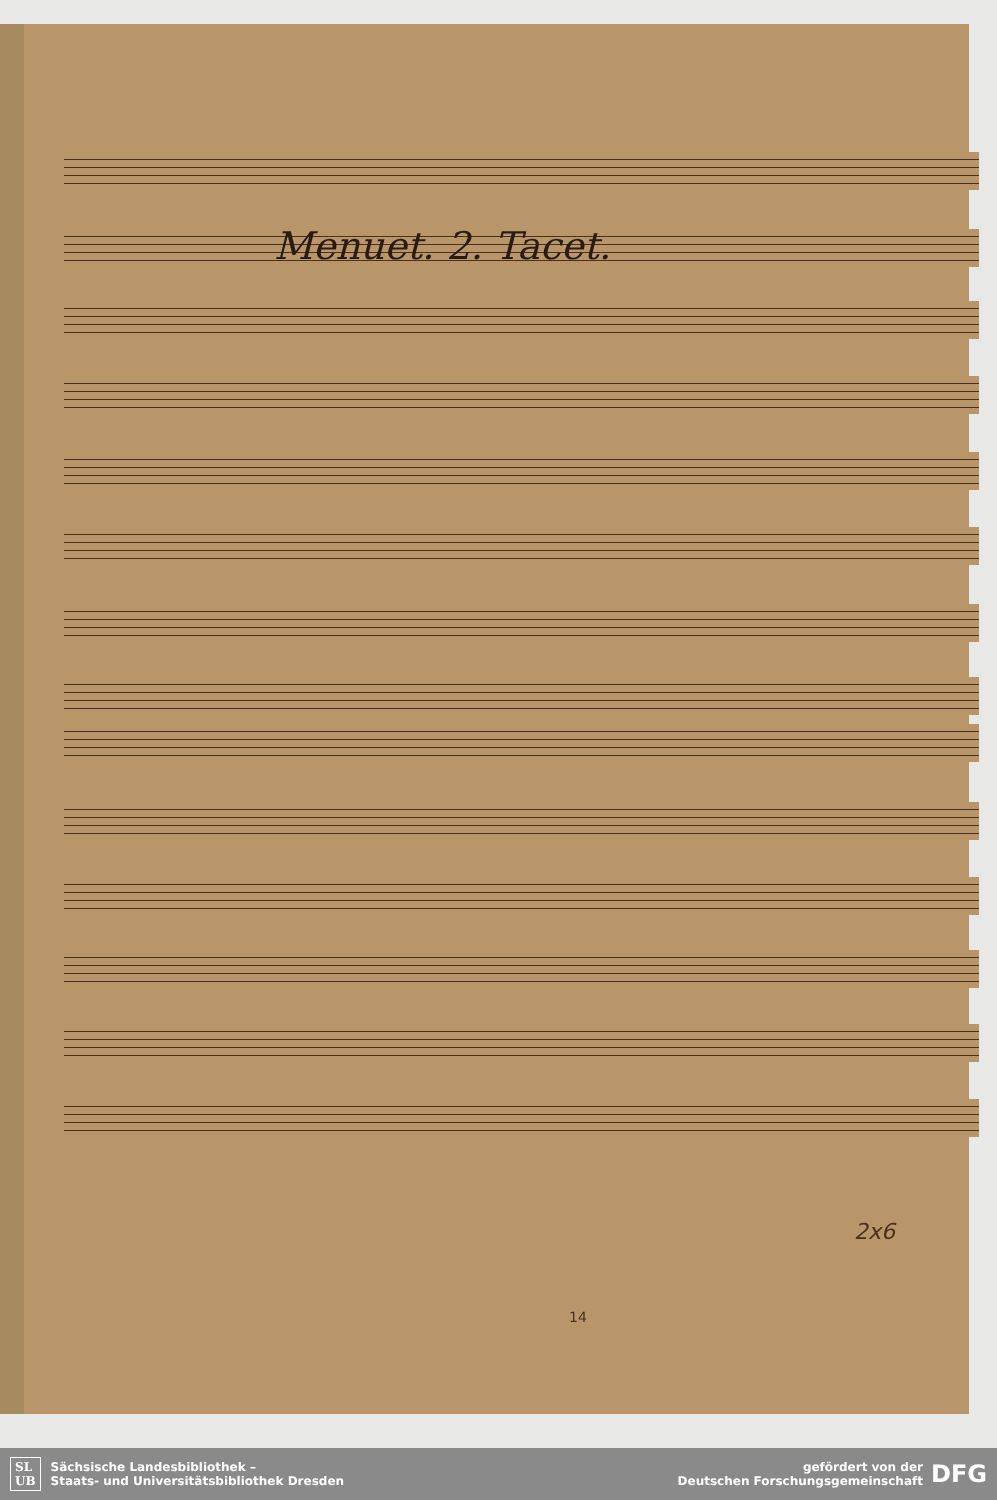Menuet. 2. Tacet.
2x6
14
SL
UB Sächsische Landesbibliothek –
Staats- und Universitätsbibliothek Dresden
gefördert von der
Deutschen Forschungsgemeinschaft DFG